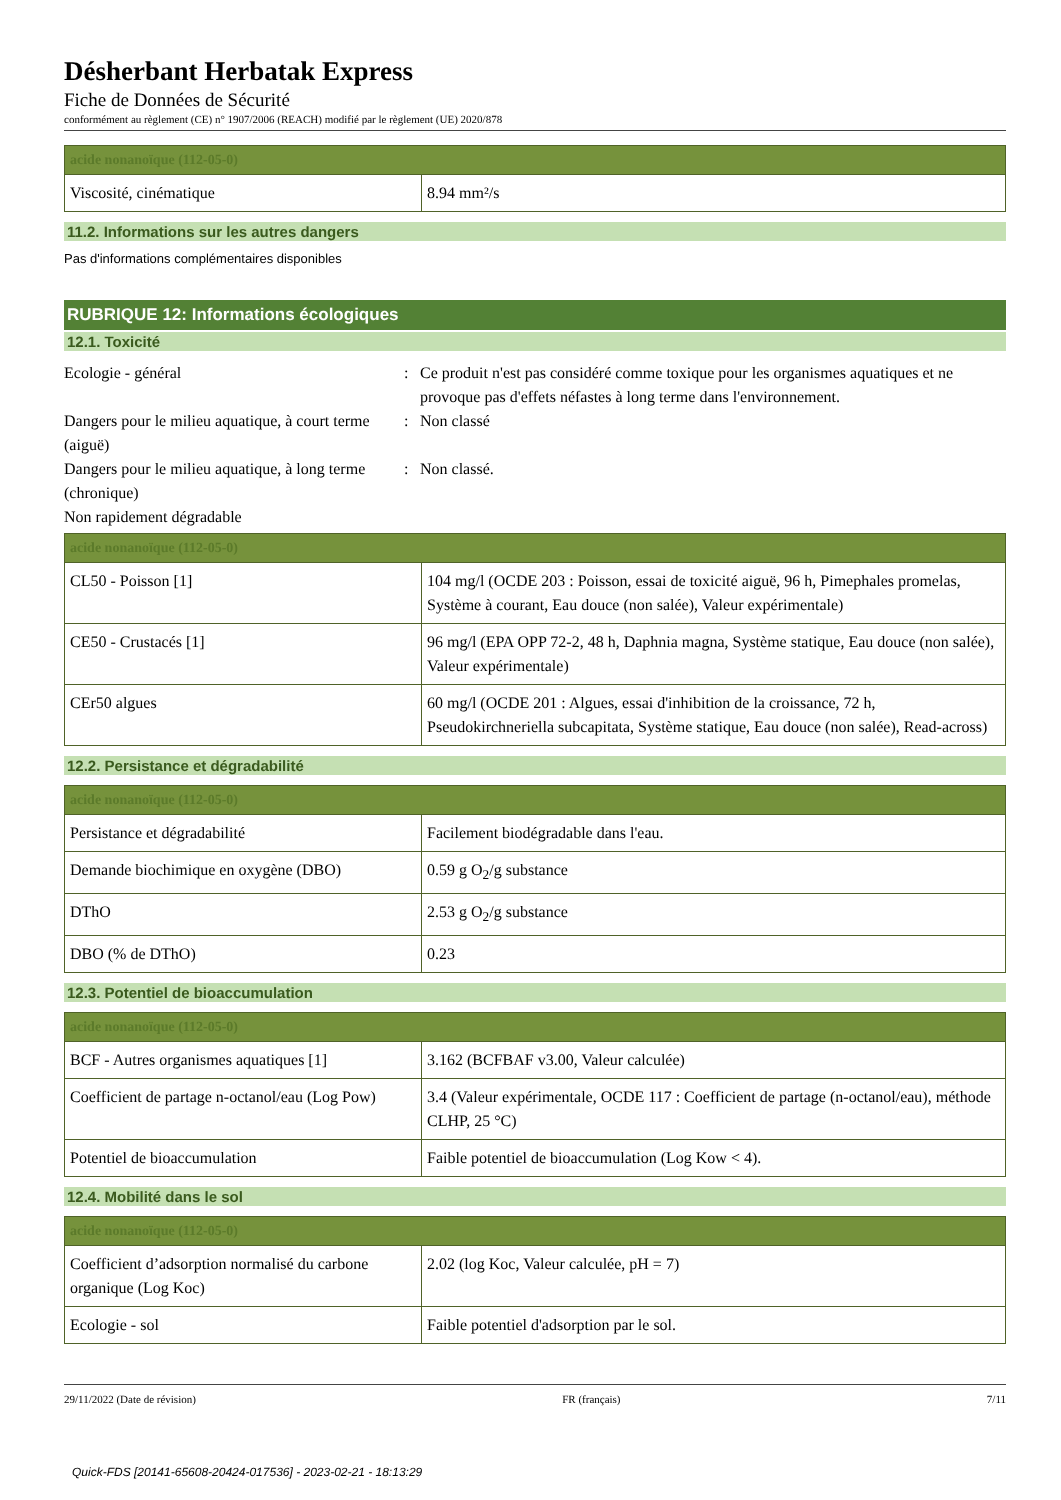Désherbant Herbatak Express
Fiche de Données de Sécurité
conformément au règlement (CE) n° 1907/2006 (REACH) modifié par le règlement (UE) 2020/878
| acide nonanoïque (112-05-0) | |
| --- | --- |
| Viscosité, cinématique | 8.94 mm²/s |
11.2. Informations sur les autres dangers
Pas d'informations complémentaires disponibles
RUBRIQUE 12: Informations écologiques
12.1. Toxicité
Ecologie - général : Ce produit n'est pas considéré comme toxique pour les organismes aquatiques et ne provoque pas d'effets néfastes à long terme dans l'environnement.
Dangers pour le milieu aquatique, à court terme (aiguë)
: Non classé
Dangers pour le milieu aquatique, à long terme (chronique)
: Non classé.
Non rapidement dégradable
| acide nonanoïque (112-05-0) | |
| --- | --- |
| CL50 - Poisson [1] | 104 mg/l (OCDE 203 : Poisson, essai de toxicité aiguë, 96 h, Pimephales promelas, Système à courant, Eau douce (non salée), Valeur expérimentale) |
| CE50 - Crustacés [1] | 96 mg/l (EPA OPP 72-2, 48 h, Daphnia magna, Système statique, Eau douce (non salée), Valeur expérimentale) |
| CEr50 algues | 60 mg/l (OCDE 201 : Algues, essai d'inhibition de la croissance, 72 h, Pseudokirchneriella subcapitata, Système statique, Eau douce (non salée), Read-across) |
12.2. Persistance et dégradabilité
| acide nonanoïque (112-05-0) | |
| --- | --- |
| Persistance et dégradabilité | Facilement biodégradable dans l'eau. |
| Demande biochimique en oxygène (DBO) | 0.59 g O<sub>2</sub>/g substance |
| DThO | 2.53 g O<sub>2</sub>/g substance |
| DBO (% de DThO) | 0.23 |
12.3. Potentiel de bioaccumulation
| acide nonanoïque (112-05-0) | |
| --- | --- |
| BCF - Autres organismes aquatiques [1] | 3.162 (BCFBAF v3.00, Valeur calculée) |
| Coefficient de partage n-octanol/eau (Log Pow) | 3.4 (Valeur expérimentale, OCDE 117 : Coefficient de partage (n-octanol/eau), méthode CLHP, 25 °C) |
| Potentiel de bioaccumulation | Faible potentiel de bioaccumulation (Log Kow < 4). |
12.4. Mobilité dans le sol
| acide nonanoïque (112-05-0) | |
| --- | --- |
| Coefficient d’adsorption normalisé du carbone organique (Log Koc) | 2.02 (log Koc, Valeur calculée, pH = 7) |
| Ecologie - sol | Faible potentiel d'adsorption par le sol. |
29/11/2022 (Date de révision) FR (français) 7/11
Quick-FDS [20141-65608-20424-017536] - 2023-02-21 - 18:13:29